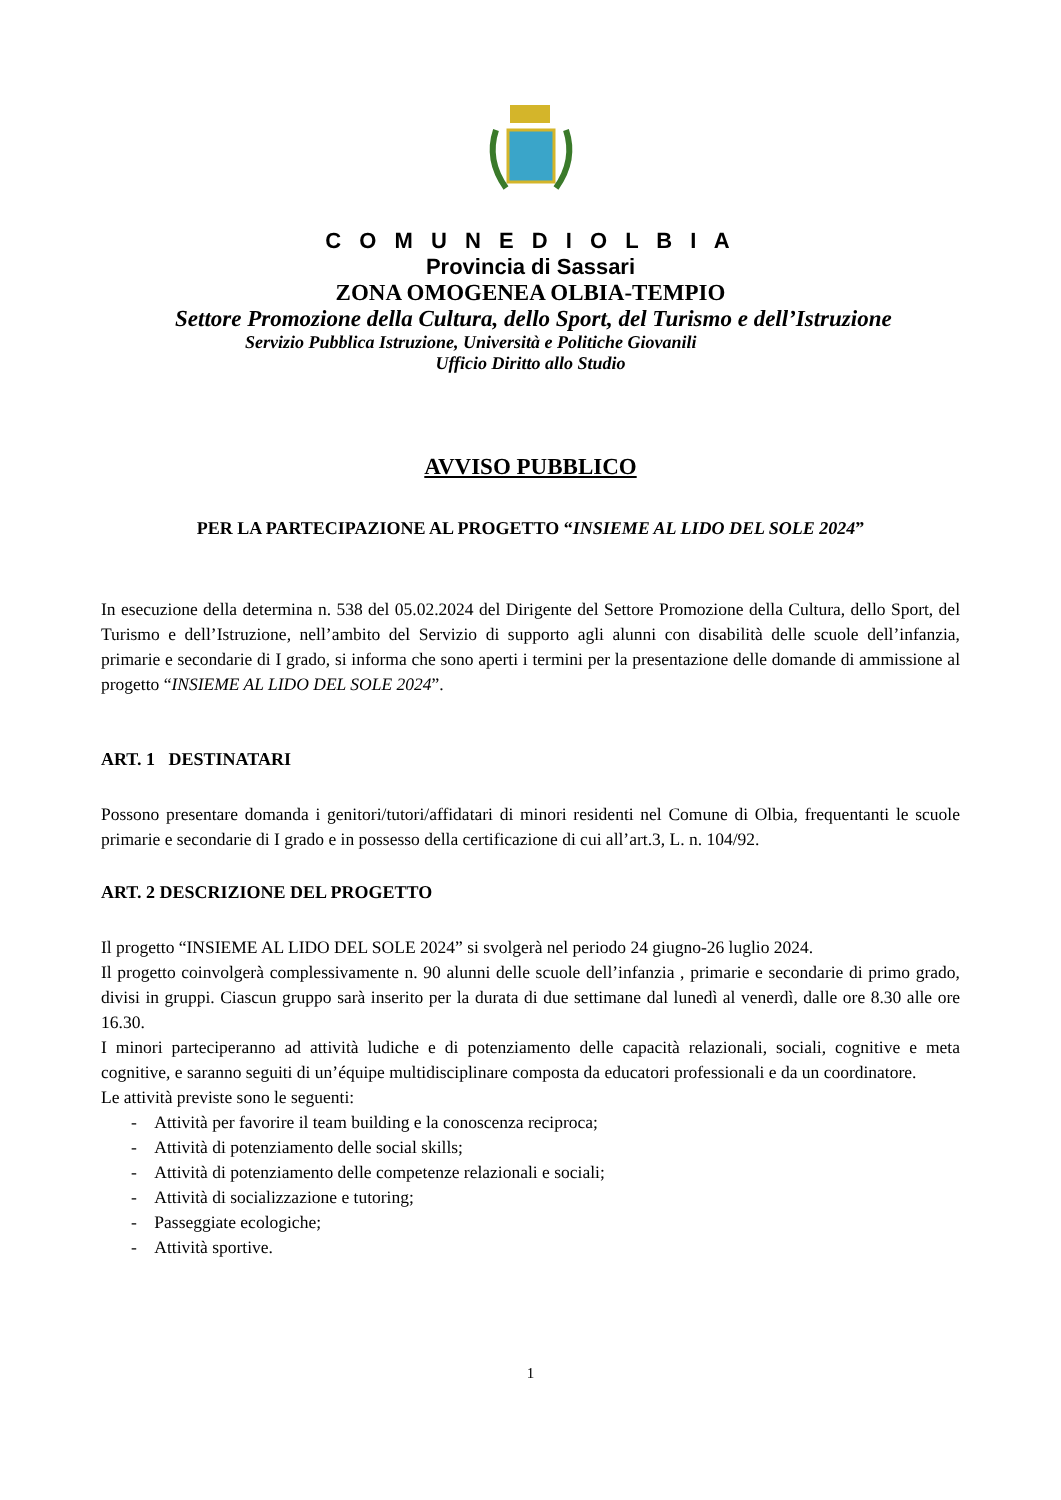C O M U N E D I O L B I A
Provincia di Sassari
ZONA OMOGENEA OLBIA-TEMPIO
Settore Promozione della Cultura, dello Sport, del Turismo e dell’Istruzione
Servizio Pubblica Istruzione, Università e Politiche Giovanili
Ufficio Diritto allo Studio
AVVISO PUBBLICO
PER LA PARTECIPAZIONE AL PROGETTO “INSIEME AL LIDO DEL SOLE 2024”
In esecuzione della determina n. 538 del 05.02.2024 del Dirigente del Settore Promozione della Cultura, dello Sport, del Turismo e dell’Istruzione, nell’ambito del Servizio di supporto agli alunni con disabilità delle scuole dell’infanzia, primarie e secondarie di I grado, si informa che sono aperti i termini per la presentazione delle domande di ammissione al progetto “INSIEME AL LIDO DEL SOLE 2024”.
ART. 1 DESTINATARI
Possono presentare domanda i genitori/tutori/affidatari di minori residenti nel Comune di Olbia, frequentanti le scuole primarie e secondarie di I grado e in possesso della certificazione di cui all’art.3, L. n. 104/92.
ART. 2 DESCRIZIONE DEL PROGETTO
Il progetto “INSIEME AL LIDO DEL SOLE 2024” si svolgerà nel periodo 24 giugno-26 luglio 2024.
Il progetto coinvolgerà complessivamente n. 90 alunni delle scuole dell’infanzia , primarie e secondarie di primo grado, divisi in gruppi. Ciascun gruppo sarà inserito per la durata di due settimane dal lunedì al venerdì, dalle ore 8.30 alle ore 16.30.
I minori parteciperanno ad attività ludiche e di potenziamento delle capacità relazionali, sociali, cognitive e meta cognitive, e saranno seguiti di un’équipe multidisciplinare composta da educatori professionali e da un coordinatore.
Le attività previste sono le seguenti:
- Attività per favorire il team building e la conoscenza reciproca;
- Attività di potenziamento delle social skills;
- Attività di potenziamento delle competenze relazionali e sociali;
- Attività di socializzazione e tutoring;
- Passeggiate ecologiche;
- Attività sportive.
1